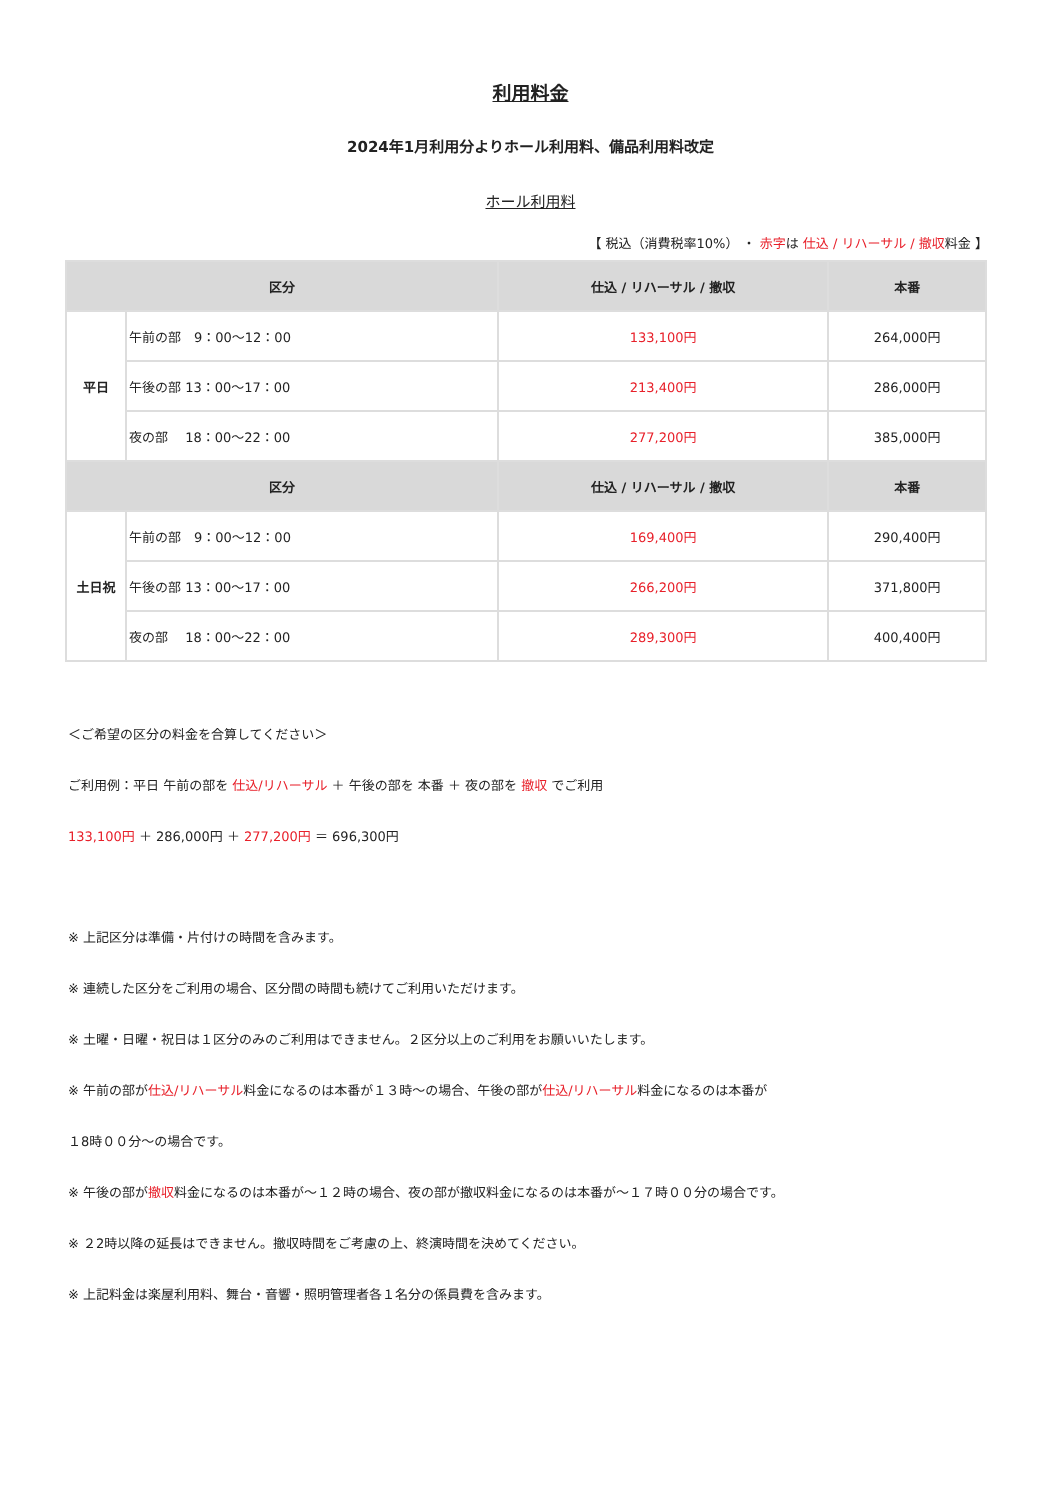利用料金
2024年1月利用分よりホール利用料、備品利用料改定
ホール利用料
【 税込（消費税率10%） ・ 赤字は 仕込 / リハーサル / 撤収料金 】
| 区分 | | 仕込 / リハーサル / 撤収 | 本番 |
| --- | --- | --- | --- |
| 平日 | 午前の部 9：00～12：00 | 133,100円 | 264,000円 |
| | 午後の部 13：00～17：00 | 213,400円 | 286,000円 |
| | 夜の部 18：00～22：00 | 277,200円 | 385,000円 |
| 区分 | | 仕込 / リハーサル / 撤収 | 本番 |
| 土日祝 | 午前の部 9：00～12：00 | 169,400円 | 290,400円 |
| | 午後の部 13：00～17：00 | 266,200円 | 371,800円 |
| | 夜の部 18：00～22：00 | 289,300円 | 400,400円 |
＜ご希望の区分の料金を合算してください＞
ご利用例：平日 午前の部を 仕込/リハーサル ＋ 午後の部を 本番 ＋ 夜の部を 撤収 でご利用
133,100円 ＋ 286,000円 ＋ 277,200円 ＝ 696,300円
※ 上記区分は準備・片付けの時間を含みます。
※ 連続した区分をご利用の場合、区分間の時間も続けてご利用いただけます。
※ 土曜・日曜・祝日は１区分のみのご利用はできません。２区分以上のご利用をお願いいたします。
※ 午前の部が仕込/リハーサル料金になるのは本番が１３時～の場合、午後の部が仕込/リハーサル料金になるのは本番が
１8時００分～の場合です。
※ 午後の部が撤収料金になるのは本番が～１２時の場合、夜の部が撤収料金になるのは本番が～１７時００分の場合です。
※ ２2時以降の延長はできません。撤収時間をご考慮の上、終演時間を決めてください。
※ 上記料金は楽屋利用料、舞台・音響・照明管理者各１名分の係員費を含みます。